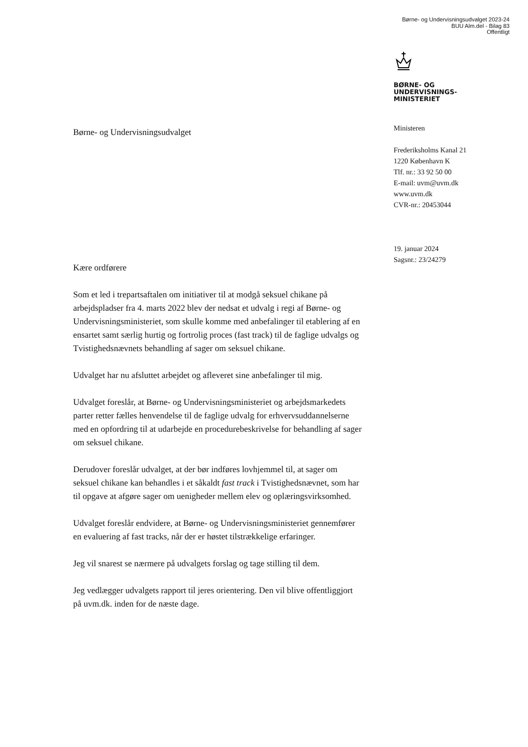Børne- og Undervisningsudvalget 2023-24
BUU Alm.del - Bilag 83
Offentligt
BØRNE- OG
UNDERVISNINGS-
MINISTERIET
Ministeren
Frederiksholms Kanal 21
1220 København K
Tlf. nr.: 33 92 50 00
E-mail: uvm@uvm.dk
www.uvm.dk
CVR-nr.: 20453044
19. januar 2024
Sagsnr.: 23/24279
Børne- og Undervisningsudvalget
Kære ordførere
Som et led i trepartsaftalen om initiativer til at modgå seksuel chikane på arbejdspladser fra 4. marts 2022 blev der nedsat et udvalg i regi af Børne- og Undervisningsministeriet, som skulle komme med anbefalinger til etablering af en ensartet samt særlig hurtig og fortrolig proces (fast track) til de faglige udvalgs og Tvistighedsnævnets behandling af sager om seksuel chikane.
Udvalget har nu afsluttet arbejdet og afleveret sine anbefalinger til mig.
Udvalget foreslår, at Børne- og Undervisningsministeriet og arbejdsmarkedets parter retter fælles henvendelse til de faglige udvalg for erhvervsuddannelserne med en opfordring til at udarbejde en procedurebeskrivelse for behandling af sager om seksuel chikane.
Derudover foreslår udvalget, at der bør indføres lovhjemmel til, at sager om seksuel chikane kan behandles i et såkaldt fast track i Tvistighedsnævnet, som har til opgave at afgøre sager om uenigheder mellem elev og oplæringsvirksomhed.
Udvalget foreslår endvidere, at Børne- og Undervisningsministeriet gennemfører en evaluering af fast tracks, når der er høstet tilstrækkelige erfaringer.
Jeg vil snarest se nærmere på udvalgets forslag og tage stilling til dem.
Jeg vedlægger udvalgets rapport til jeres orientering. Den vil blive offentliggjort på uvm.dk. inden for de næste dage.